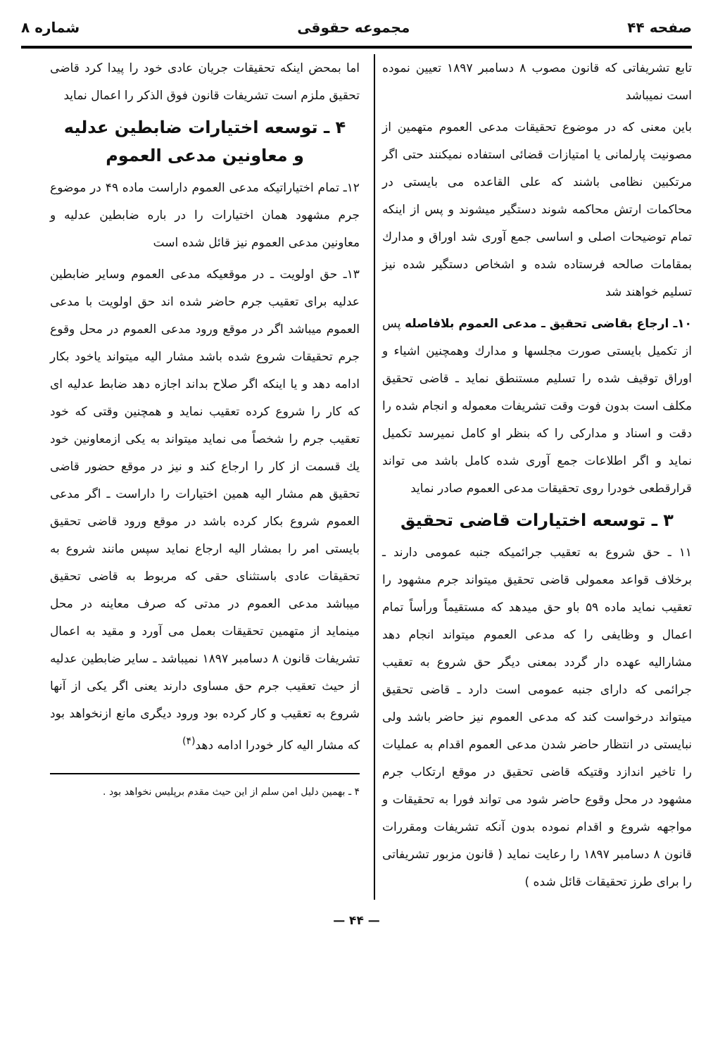صفحه ۴۴ مجموعه حقوقی شماره ۸
تابع تشریفاتی که قانون مصوب ۸ دسامبر ۱۸۹۷ تعیین نموده است نمیباشد
باین معنی که در موضوع تحقیقات مدعی العموم متهمین از مصونیت پارلمانی یا امتیازات قضائی استفاده نمیکنند حتی اگر مرتکبین نظامی باشند که علی القاعده می بایستی در محاکمات ارتش محاکمه شوند دستگیر میشوند و پس از اینکه تمام توضیحات اصلی و اساسی جمع آوری شد اوراق و مدارك بمقامات صالحه فرستاده شده و اشخاص دستگیر شده نیز تسلیم خواهند شد
۱۰ـ ارجاع بقاضی تحقیق ـ مدعی العموم بلافاصله پس از تکمیل بایستی صورت مجلسها و مدارك وهمچنین اشیاء و اوراق توقیف شده را تسلیم مستنطق نماید ـ قاضی تحقیق مکلف است بدون فوت وقت تشریفات معموله و انجام شده را دقت و اسناد و مدارکی را که بنظر او کامل نمیرسد تکمیل نماید و اگر اطلاعات جمع آوری شده کامل باشد می تواند قرارقطعی خودرا روی تحقیقات مدعی العموم صادر نماید
۳ ـ توسعه اختیارات قاضی تحقیق
۱۱ ـ حق شروع به تعقیب جرائمیکه جنبه عمومی دارند ـ برخلاف قواعد معمولی قاضی تحقیق میتواند جرم مشهود را تعقیب نماید ماده ۵۹ باو حق میدهد که مستقیماً ورأساً تمام اعمال و وظایفی را که مدعی العموم میتواند انجام دهد مشارالیه عهده دار گردد بمعنی دیگر حق شروع به تعقیب جرائمی که دارای جنبه عمومی است دارد ـ قاضی تحقیق میتواند درخواست کند که مدعی العموم نیز حاضر باشد ولی نبایستی در انتظار حاضر شدن مدعی العموم اقدام به عملیات را تاخیر اندازد وقتیکه قاضی تحقیق در موقع ارتکاب جرم مشهود در محل وقوع حاضر شود می تواند فورا به تحقیقات و مواجهه شروع و اقدام نموده بدون آنکه تشریفات ومقررات قانون ۸ دسامبر ۱۸۹۷ را رعایت نماید ( قانون مزبور تشریفاتی را برای طرز تحقیقات قائل شده )
اما بمحض اینکه تحقیقات جریان عادی خود را پیدا کرد قاضی تحقیق ملزم است تشریفات قانون فوق الذکر را اعمال نماید
۴ ـ توسعه اختیارات ضابطین عدلیه
و معاونین مدعی العموم
۱۲ـ تمام اختیاراتیکه مدعی العموم داراست ماده ۴۹ در موضوع جرم مشهود همان اختیارات را در باره ضابطین عدلیه و معاونین مدعی العموم نیز قائل شده است
۱۳ـ حق اولویت ـ در موقعیکه مدعی العموم وسایر ضابطین عدلیه برای تعقیب جرم حاضر شده اند حق اولویت با مدعی العموم میباشد اگر در موقع ورود مدعی العموم در محل وقوع جرم تحقیقات شروع شده باشد مشار الیه میتواند یاخود بکار ادامه دهد و یا اینکه اگر صلاح بداند اجازه دهد ضابط عدلیه ای که کار را شروع کرده تعقیب نماید و همچنین وقتی که خود تعقیب جرم را شخصاً می نماید میتواند به یکی ازمعاونین خود یك قسمت از کار را ارجاع کند و نیز در موقع حضور قاضی تحقیق هم مشار الیه همین اختیارات را داراست ـ اگر مدعی العموم شروع بکار کرده باشد در موقع ورود قاضی تحقیق بایستی امر را بمشار الیه ارجاع نماید سپس مانند شروع به تحقیقات عادی باستثنای حقی که مربوط به قاضی تحقیق میباشد مدعی العموم در مدتی که صرف معاینه در محل مینماید از متهمین تحقیقات بعمل می آورد و مقید به اعمال تشریفات قانون ۸ دسامبر ۱۸۹۷ نمیباشد ـ سایر ضابطین عدلیه از حیث تعقیب جرم حق مساوی دارند یعنی اگر یکی از آنها شروع به تعقیب و کار کرده بود ورود دیگری مانع ازنخواهد بود که مشار الیه کار خودرا ادامه دهد<sup>(۴)</sup>
۴ ـ بهمین دلیل امن سلم از این حیث مقدم برپلیس نخواهد بود .
— ۴۴ —